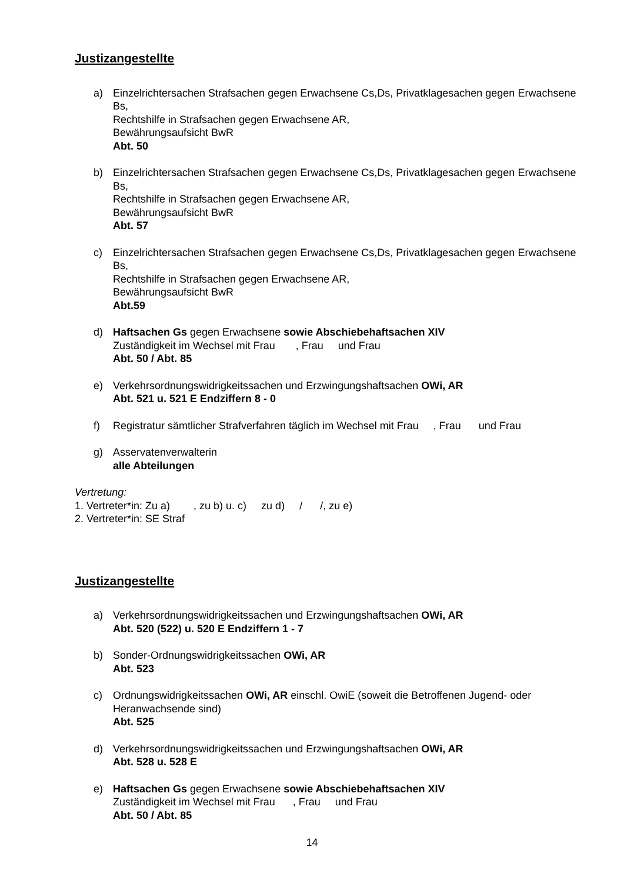Justizangestellte
a) Einzelrichtersachen Strafsachen gegen Erwachsene Cs,Ds, Privatklagesachen gegen Erwachsene Bs,
Rechtshilfe in Strafsachen gegen Erwachsene AR,
Bewährungsaufsicht BwR
Abt. 50
b) Einzelrichtersachen Strafsachen gegen Erwachsene Cs,Ds, Privatklagesachen gegen Erwachsene Bs,
Rechtshilfe in Strafsachen gegen Erwachsene AR,
Bewährungsaufsicht BwR
Abt. 57
c) Einzelrichtersachen Strafsachen gegen Erwachsene Cs,Ds, Privatklagesachen gegen Erwachsene Bs,
Rechtshilfe in Strafsachen gegen Erwachsene AR,
Bewährungsaufsicht BwR
Abt.59
d) Haftsachen Gs gegen Erwachsene sowie Abschiebehaftsachen XIV
Zuständigkeit im Wechsel mit Frau , Frau und Frau
Abt. 50 / Abt. 85
e) Verkehrsordnungswidrigkeitssachen und Erzwingungshaftsachen OWi, AR
Abt. 521 u. 521 E Endziffern 8 - 0
f) Registratur sämtlicher Strafverfahren täglich im Wechsel mit Frau , Frau und Frau
g) Asservatenverwalterin
alle Abteilungen
Vertretung:
1. Vertreter*in: Zu a) , zu b) u. c) zu d) / /, zu e)
2. Vertreter*in: SE Straf
Justizangestellte
a) Verkehrsordnungswidrigkeitssachen und Erzwingungshaftsachen OWi, AR
Abt. 520 (522) u. 520 E Endziffern 1 - 7
b) Sonder-Ordnungswidrigkeitssachen OWi, AR
Abt. 523
c) Ordnungswidrigkeitssachen OWi, AR einschl. OwiE (soweit die Betroffenen Jugend- oder Heranwachsende sind)
Abt. 525
d) Verkehrsordnungswidrigkeitssachen und Erzwingungshaftsachen OWi, AR
Abt. 528 u. 528 E
e) Haftsachen Gs gegen Erwachsene sowie Abschiebehaftsachen XIV
Zuständigkeit im Wechsel mit Frau , Frau und Frau
Abt. 50 / Abt. 85
14